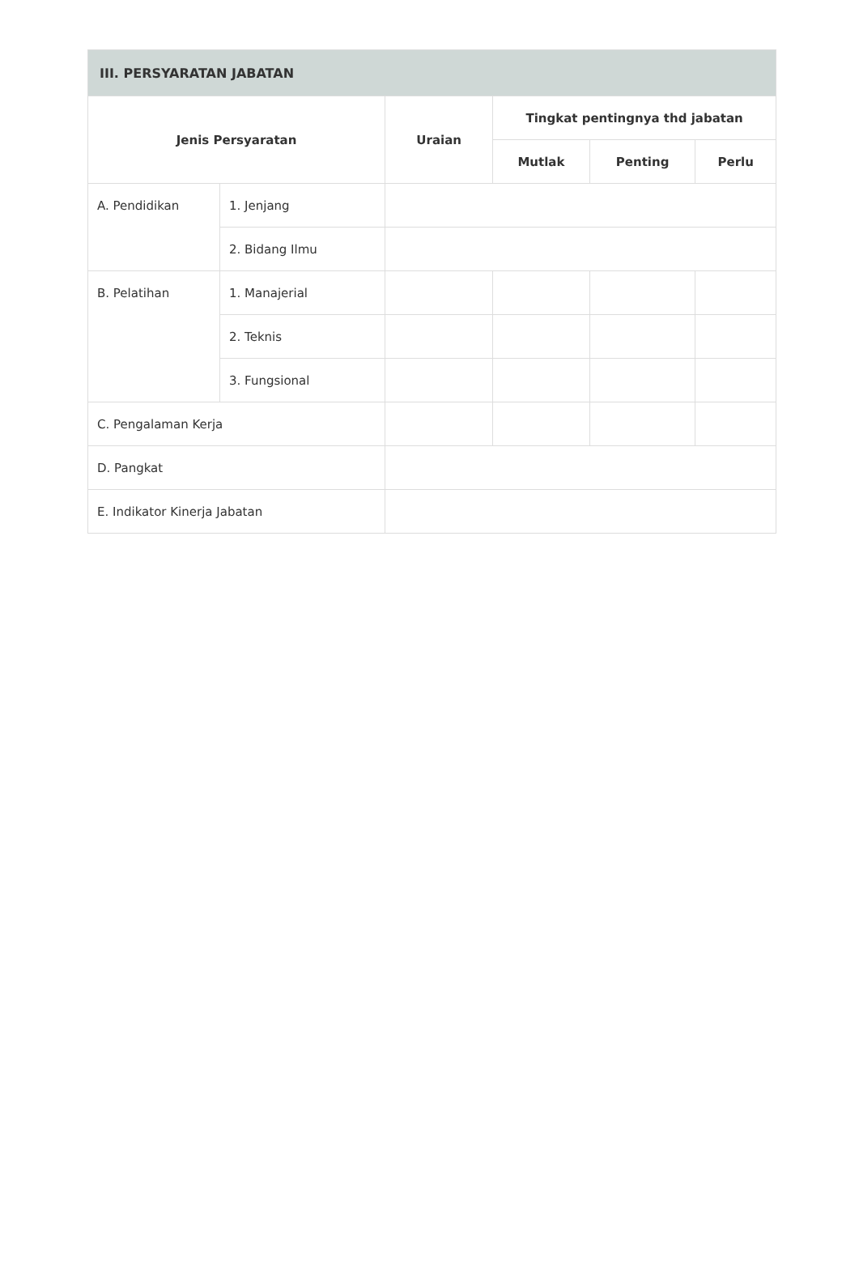| III. PERSYARATAN JABATAN | | | | | |
| --- | --- | --- | --- | --- | --- |
| Jenis Persyaratan | | Uraian | Tingkat pentingnya thd jabatan | | |
| | | | Mutlak | Penting | Perlu |
| A. Pendidikan | 1. Jenjang | | | | |
| | 2. Bidang Ilmu | | | | |
| B. Pelatihan | 1. Manajerial | | | | |
| | 2. Teknis | | | | |
| | 3. Fungsional | | | | |
| C. Pengalaman Kerja | | | | | |
| D. Pangkat | | | | | |
| E. Indikator Kinerja Jabatan | | | | | |